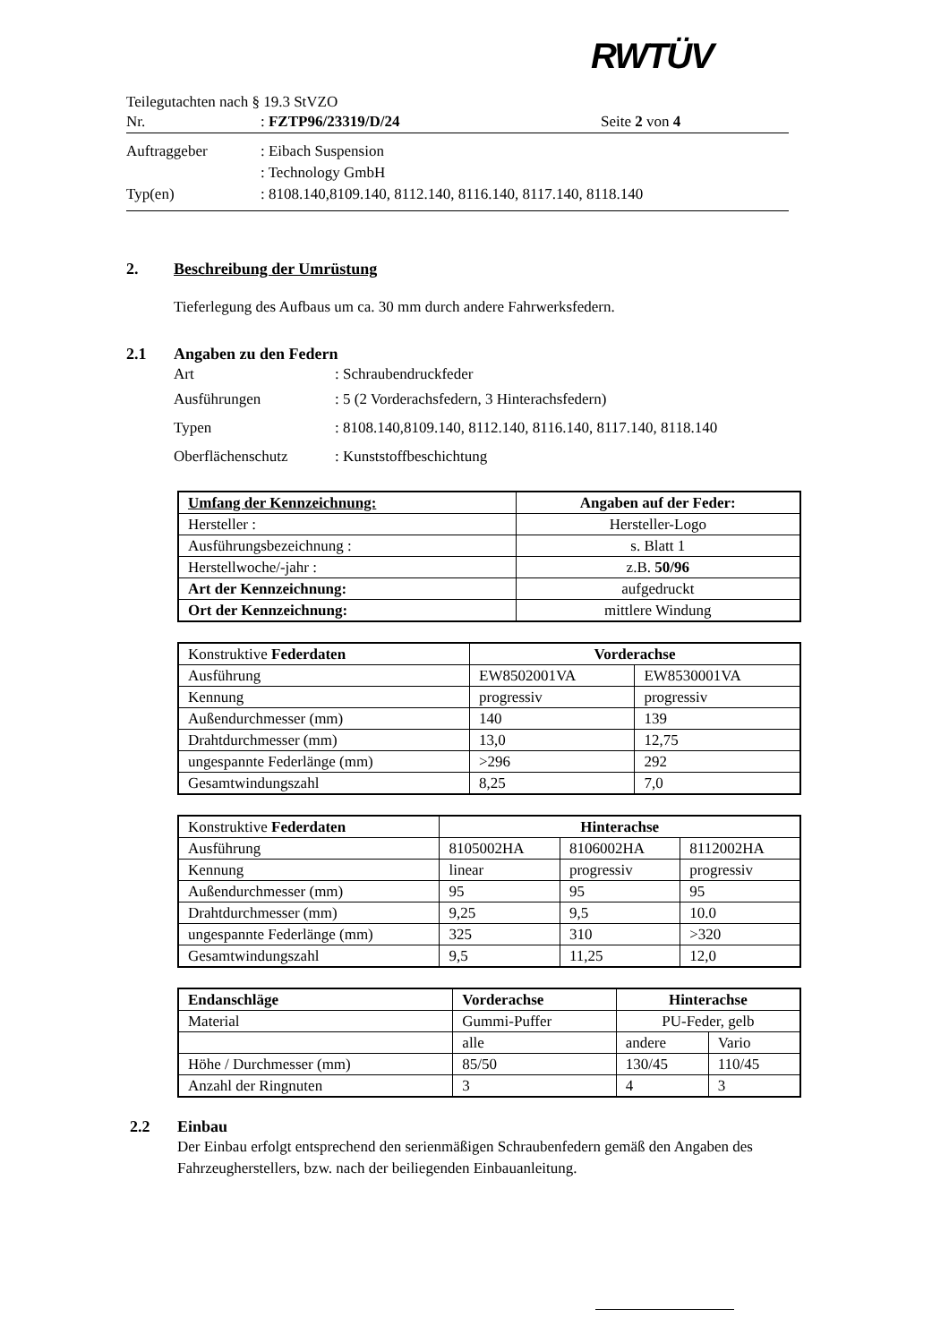RWTÜV
Teilegutachten nach § 19.3 StVZO
Nr.: FZTP96/23319/D/24 Seite 2 von 4
Auftraggeber: Eibach Suspension
: Technology GmbH
Typ(en): 8108.140,8109.140, 8112.140, 8116.140, 8117.140, 8118.140
2. Beschreibung der Umrüstung
Tieferlegung des Aufbaus um ca. 30 mm durch andere Fahrwerksfedern.
2.1 Angaben zu den Federn
Art: Schraubendruckfeder
Ausführungen: 5 (2 Vorderachsfedern, 3 Hinterachsfedern)
Typen: 8108.140,8109.140, 8112.140, 8116.140, 8117.140, 8118.140
Oberflächenschutz: Kunststoffbeschichtung
| Umfang der Kennzeichnung: | Angaben auf der Feder: |
| --- | --- |
| Hersteller : | Hersteller-Logo |
| Ausführungsbezeichnung : | s. Blatt 1 |
| Herstellwoche/-jahr : | z.B. 50/96 |
| Art der Kennzeichnung: | aufgedruckt |
| Ort der Kennzeichnung: | mittlere Windung |
| Konstruktive Federdaten | Vorderachse | |
| --- | --- | --- |
| Ausführung | EW8502001VA | EW8530001VA |
| Kennung | progressiv | progressiv |
| Außendurchmesser (mm) | 140 | 139 |
| Drahtdurchmesser (mm) | 13,0 | 12,75 |
| ungespannte Federlänge (mm) | >296 | 292 |
| Gesamtwindungszahl | 8,25 | 7,0 |
| Konstruktive Federdaten | Hinterachse | | |
| --- | --- | --- | --- |
| Ausführung | 8105002HA | 8106002HA | 8112002HA |
| Kennung | linear | progressiv | progressiv |
| Außendurchmesser (mm) | 95 | 95 | 95 |
| Drahtdurchmesser (mm) | 9,25 | 9,5 | 10.0 |
| ungespannte Federlänge (mm) | 325 | 310 | >320 |
| Gesamtwindungszahl | 9,5 | 11,25 | 12,0 |
| Endanschläge | Vorderachse | Hinterachse | |
| --- | --- | --- | --- |
| Material | Gummi-Puffer | PU-Feder, gelb | |
| | alle | andere | Vario |
| Höhe / Durchmesser (mm) | 85/50 | 130/45 | 110/45 |
| Anzahl der Ringnuten | 3 | 4 | 3 |
2.2 Einbau
Der Einbau erfolgt entsprechend den serienmäßigen Schraubenfedern gemäß den Angaben des Fahrzeugherstellers, bzw. nach der beiliegenden Einbauanleitung.